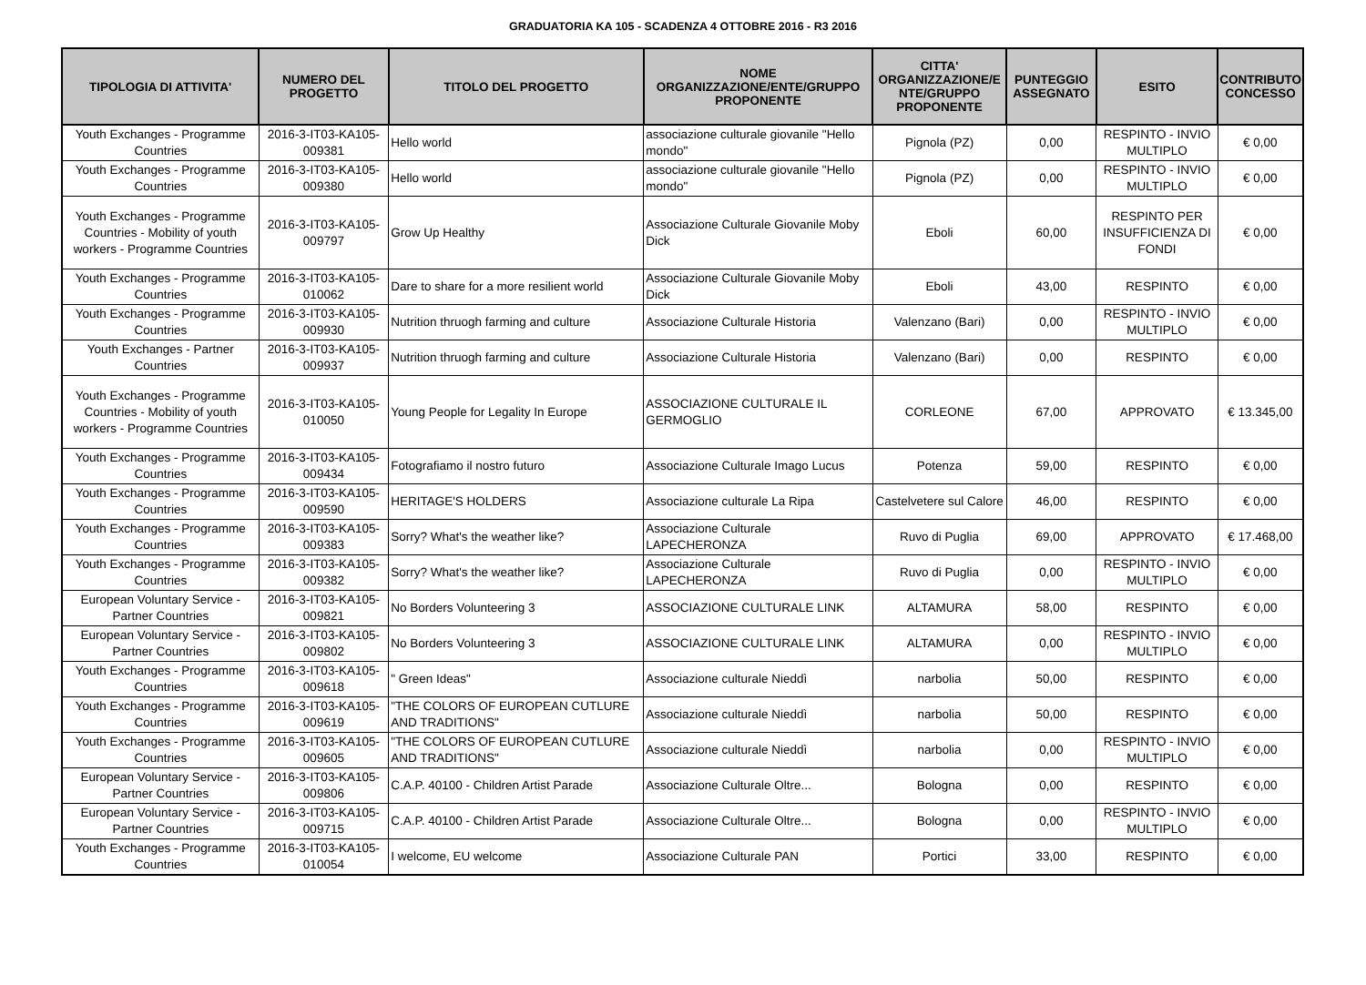GRADUATORIA KA 105 - SCADENZA 4 OTTOBRE 2016 - R3 2016
| TIPOLOGIA DI ATTIVITA' | NUMERO DEL PROGETTO | TITOLO DEL PROGETTO | NOME ORGANIZZAZIONE/ENTE/GRUPPO PROPONENTE | CITTA' ORGANIZZAZIONE/E NTE/GRUPPO PROPONENTE | PUNTEGGIO ASSEGNATO | ESITO | CONTRIBUTO CONCESSO |
| --- | --- | --- | --- | --- | --- | --- | --- |
| Youth Exchanges - Programme Countries | 2016-3-IT03-KA105-009381 | Hello world | associazione culturale giovanile "Hello mondo" | Pignola (PZ) | 0,00 | RESPINTO - INVIO MULTIPLO | € 0,00 |
| Youth Exchanges - Programme Countries | 2016-3-IT03-KA105-009380 | Hello world | associazione culturale giovanile "Hello mondo" | Pignola (PZ) | 0,00 | RESPINTO - INVIO MULTIPLO | € 0,00 |
| Youth Exchanges - Programme Countries - Mobility of youth workers - Programme Countries | 2016-3-IT03-KA105-009797 | Grow Up Healthy | Associazione Culturale Giovanile Moby Dick | Eboli | 60,00 | RESPINTO PER INSUFFICIENZA DI FONDI | € 0,00 |
| Youth Exchanges - Programme Countries | 2016-3-IT03-KA105-010062 | Dare to share for a more resilient world | Associazione Culturale Giovanile Moby Dick | Eboli | 43,00 | RESPINTO | € 0,00 |
| Youth Exchanges - Programme Countries | 2016-3-IT03-KA105-009930 | Nutrition thruogh farming and culture | Associazione Culturale Historia | Valenzano (Bari) | 0,00 | RESPINTO - INVIO MULTIPLO | € 0,00 |
| Youth Exchanges - Partner Countries | 2016-3-IT03-KA105-009937 | Nutrition thruogh farming and culture | Associazione Culturale Historia | Valenzano (Bari) | 0,00 | RESPINTO | € 0,00 |
| Youth Exchanges - Programme Countries - Mobility of youth workers - Programme Countries | 2016-3-IT03-KA105-010050 | Young People for Legality In Europe | ASSOCIAZIONE CULTURALE IL GERMOGLIO | CORLEONE | 67,00 | APPROVATO | € 13.345,00 |
| Youth Exchanges - Programme Countries | 2016-3-IT03-KA105-009434 | Fotografiamo il nostro futuro | Associazione Culturale Imago Lucus | Potenza | 59,00 | RESPINTO | € 0,00 |
| Youth Exchanges - Programme Countries | 2016-3-IT03-KA105-009590 | HERITAGE'S HOLDERS | Associazione culturale La Ripa | Castelvetere sul Calore | 46,00 | RESPINTO | € 0,00 |
| Youth Exchanges - Programme Countries | 2016-3-IT03-KA105-009383 | Sorry? What's the weather like? | Associazione Culturale LAPECHERONZA | Ruvo di Puglia | 69,00 | APPROVATO | € 17.468,00 |
| Youth Exchanges - Programme Countries | 2016-3-IT03-KA105-009382 | Sorry? What's the weather like? | Associazione Culturale LAPECHERONZA | Ruvo di Puglia | 0,00 | RESPINTO - INVIO MULTIPLO | € 0,00 |
| European Voluntary Service - Partner Countries | 2016-3-IT03-KA105-009821 | No Borders Volunteering 3 | ASSOCIAZIONE CULTURALE LINK | ALTAMURA | 58,00 | RESPINTO | € 0,00 |
| European Voluntary Service - Partner Countries | 2016-3-IT03-KA105-009802 | No Borders Volunteering 3 | ASSOCIAZIONE CULTURALE LINK | ALTAMURA | 0,00 | RESPINTO - INVIO MULTIPLO | € 0,00 |
| Youth Exchanges - Programme Countries | 2016-3-IT03-KA105-009618 | " Green Ideas" | Associazione culturale Nieddì | narbolia | 50,00 | RESPINTO | € 0,00 |
| Youth Exchanges - Programme Countries | 2016-3-IT03-KA105-009619 | "THE COLORS OF EUROPEAN CUTLURE AND TRADITIONS" | Associazione culturale Nieddì | narbolia | 50,00 | RESPINTO | € 0,00 |
| Youth Exchanges - Programme Countries | 2016-3-IT03-KA105-009605 | "THE COLORS OF EUROPEAN CUTLURE AND TRADITIONS" | Associazione culturale Nieddì | narbolia | 0,00 | RESPINTO - INVIO MULTIPLO | € 0,00 |
| European Voluntary Service - Partner Countries | 2016-3-IT03-KA105-009806 | C.A.P. 40100 - Children Artist Parade | Associazione Culturale Oltre... | Bologna | 0,00 | RESPINTO | € 0,00 |
| European Voluntary Service - Partner Countries | 2016-3-IT03-KA105-009715 | C.A.P. 40100 - Children Artist Parade | Associazione Culturale Oltre... | Bologna | 0,00 | RESPINTO - INVIO MULTIPLO | € 0,00 |
| Youth Exchanges - Programme Countries | 2016-3-IT03-KA105-010054 | I welcome, EU welcome | Associazione Culturale PAN | Portici | 33,00 | RESPINTO | € 0,00 |